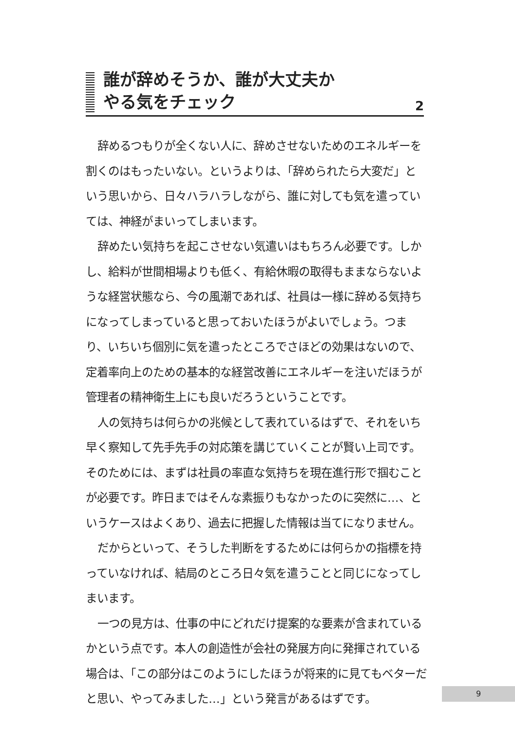誰が辞めそうか、誰が大丈夫か
やる気をチェック
2
辞めるつもりが全くない人に、辞めさせないためのエネルギーを割くのはもったいない。というよりは、「辞められたら大変だ」という思いから、日々ハラハラしながら、誰に対しても気を遣っていては、神経がまいってしまいます。
辞めたい気持ちを起こさせない気遣いはもちろん必要です。しかし、給料が世間相場よりも低く、有給休暇の取得もままならないような経営状態なら、今の風潮であれば、社員は一様に辞める気持ちになってしまっていると思っておいたほうがよいでしょう。つまり、いちいち個別に気を遣ったところでさほどの効果はないので、定着率向上のための基本的な経営改善にエネルギーを注いだほうが管理者の精神衛生上にも良いだろうということです。
人の気持ちは何らかの兆候として表れているはずで、それをいち早く察知して先手先手の対応策を講じていくことが賢い上司です。そのためには、まずは社員の率直な気持ちを現在進行形で掴むことが必要です。昨日まではそんな素振りもなかったのに突然に…、というケースはよくあり、過去に把握した情報は当てになりません。
だからといって、そうした判断をするためには何らかの指標を持っていなければ、結局のところ日々気を遣うことと同じになってしまいます。
一つの見方は、仕事の中にどれだけ提案的な要素が含まれているかという点です。本人の創造性が会社の発展方向に発揮されている場合は、「この部分はこのようにしたほうが将来的に見てもベターだと思い、やってみました…」という発言があるはずです。
9